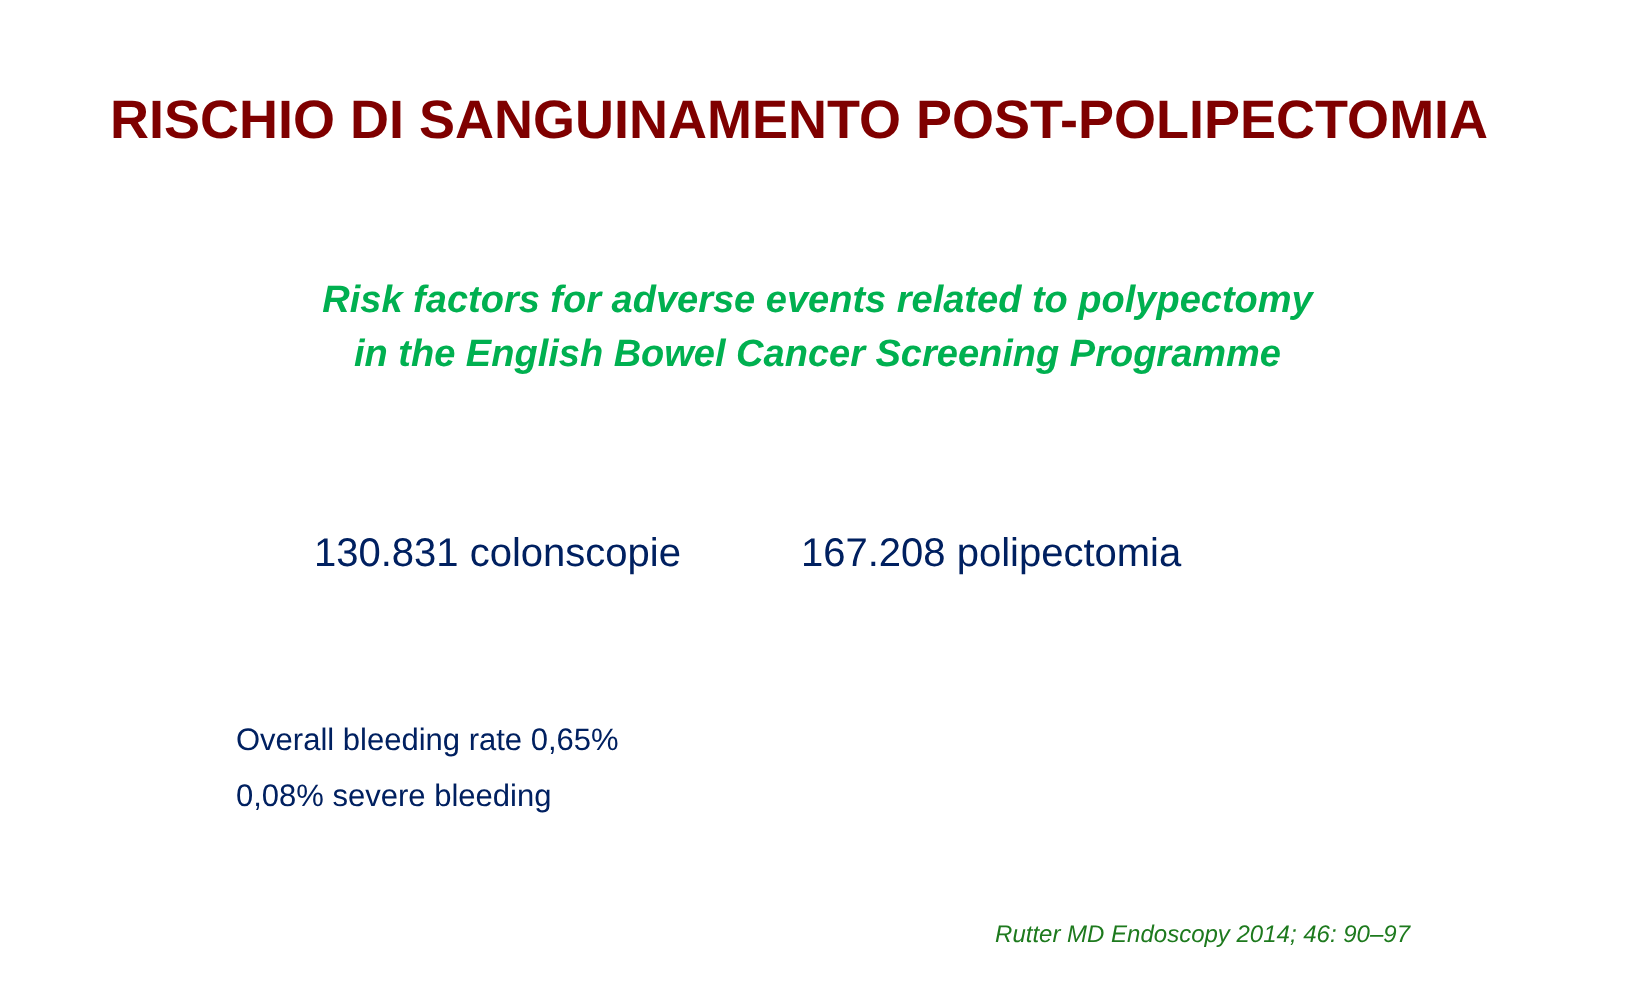RISCHIO DI SANGUINAMENTO POST-POLIPECTOMIA
Risk factors for adverse events related to polypectomy
in the English Bowel Cancer Screening Programme
130.831 colonscopie 167.208 polipectomia
Overall bleeding rate 0,65%
0,08% severe bleeding
Rutter MD Endoscopy 2014; 46: 90–97